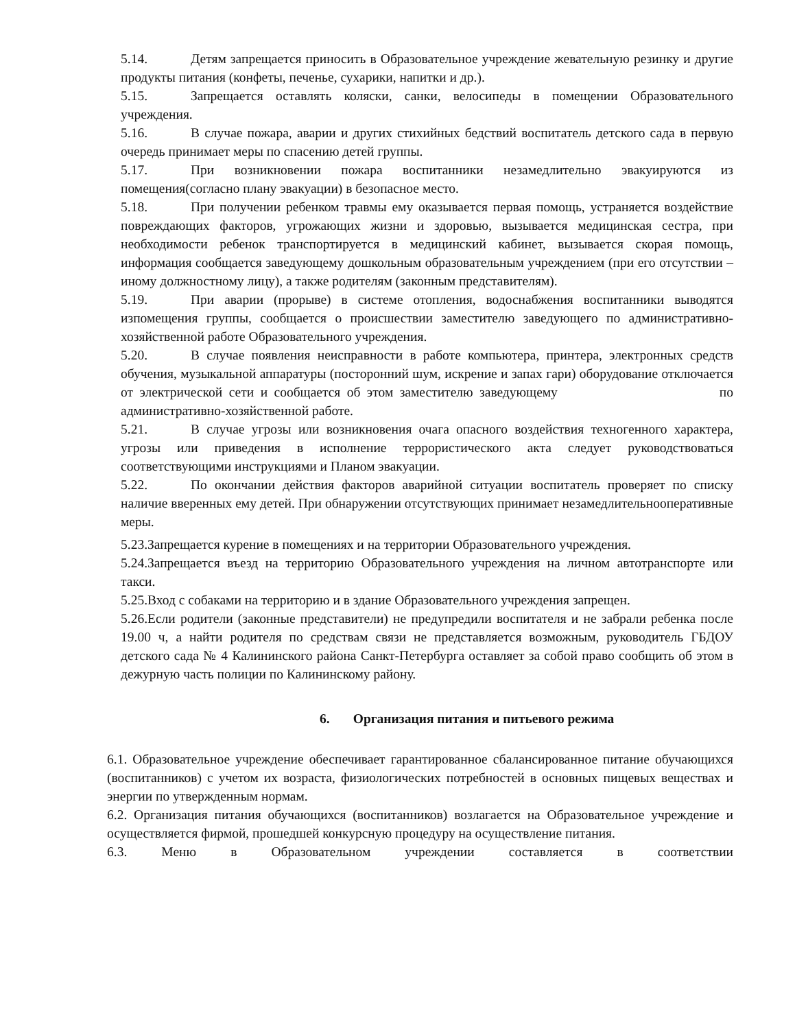5.14. Детям запрещается приносить в Образовательное учреждение жевательную резинку и другие продукты питания (конфеты, печенье, сухарики, напитки и др.).
5.15. Запрещается оставлять коляски, санки, велосипеды в помещении Образовательного учреждения.
5.16. В случае пожара, аварии и других стихийных бедствий воспитатель детского сада в первую очередь принимает меры по спасению детей группы.
5.17. При возникновении пожара воспитанники незамедлительно эвакуируются из помещения(согласно плану эвакуации) в безопасное место.
5.18. При получении ребенком травмы ему оказывается первая помощь, устраняется воздействие повреждающих факторов, угрожающих жизни и здоровью, вызывается медицинская сестра, при необходимости ребенок транспортируется в медицинский кабинет, вызывается скорая помощь, информация сообщается заведующему дошкольным образовательным учреждением (при его отсутствии – иному должностному лицу), а также родителям (законным представителям).
5.19. При аварии (прорыве) в системе отопления, водоснабжения воспитанники выводятся изпомещения группы, сообщается о происшествии заместителю заведующего по административно-хозяйственной работе Образовательного учреждения.
5.20. В случае появления неисправности в работе компьютера, принтера, электронных средств обучения, музыкальной аппаратуры (посторонний шум, искрение и запах гари) оборудование отключается от электрической сети и сообщается об этом заместителю заведующему по административно-хозяйственной работе.
5.21. В случае угрозы или возникновения очага опасного воздействия техногенного характера, угрозы или приведения в исполнение террористического акта следует руководствоваться соответствующими инструкциями и Планом эвакуации.
5.22. По окончании действия факторов аварийной ситуации воспитатель проверяет по списку наличие вверенных ему детей. При обнаружении отсутствующих принимает незамедлительнооперативные меры.
5.23.Запрещается курение в помещениях и на территории Образовательного учреждения.
5.24.Запрещается въезд на территорию Образовательного учреждения на личном автотранспорте или такси.
5.25.Вход с собаками на территорию и в здание Образовательного учреждения запрещен.
5.26.Если родители (законные представители) не предупредили воспитателя и не забрали ребенка после 19.00 ч, а найти родителя по средствам связи не представляется возможным, руководитель ГБДОУ детского сада № 4 Калининского района Санкт-Петербурга оставляет за собой право сообщить об этом в дежурную часть полиции по Калининскому району.
6. Организация питания и питьевого режима
6.1. Образовательное учреждение обеспечивает гарантированное сбалансированное питание обучающихся (воспитанников) с учетом их возраста, физиологических потребностей в основных пищевых веществах и энергии по утвержденным нормам.
6.2. Организация питания обучающихся (воспитанников) возлагается на Образовательное учреждение и осуществляется фирмой, прошедшей конкурсную процедуру на осуществление питания.
6.3. Меню в Образовательном учреждении составляется в соответствии